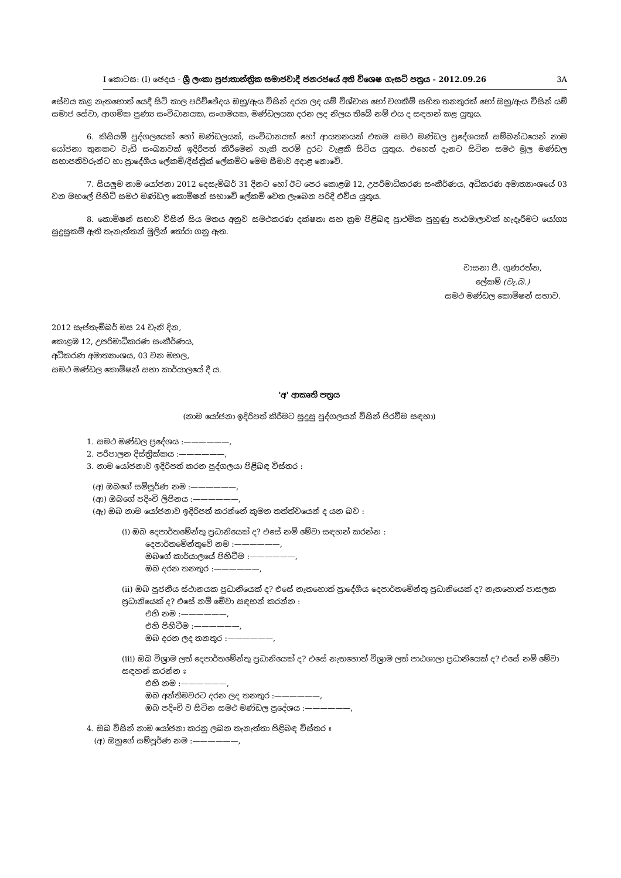I කොටස: (I) ඡෙදය - ශ්‍රී ලංකා ප්‍රජාතාන්ත්‍රික සමාජවාදී ජනරජයේ අති විශෙෂ ගැසට් පත්‍රය - 2012.09.26 3A
සේවය කළ නැතහොත් යෙදී සිටි කාල පරිච්ඡේදය ඔහු/ඇය විසින් දරන ලද යම් විශ්වාස හෝ වගකීම් සහිත තනතුරක් හෝ ඔහු/ඇය විසින් යම් සමාජ සේවා, ආගමික පුණ්‍ය සංවිධානයක, සංගමයක, මණ්ඩලයක දරන ලද නිලය තිබේ නම් එය ද සඳහන් කළ යුතුය.
6. කිසියම් පුද්ගලයෙක් හෝ මණ්ඩලයක්, සංවිධානයක් හෝ ආයතනයක් එකම සමථ මණ්ඩල ප්‍රදේශයක් සම්බන්ධයෙන් නාම යෝජනා තුනකට වැඩි සංඛ්‍යාවක් ඉදිරිපත් කිරීමෙන් හැකි තරම් දුරට වැළකී සිටිය යුතුය. එහෙත් දැනට සිටින සමථ මූල මණ්ඩල සභාපතිවරුන්ට හා ප්‍රාදේශීය ලේකම්/දිස්ත්‍රික් ලේකම්ට මෙම සීමාව අදාළ නොවේ.
7. සියලුම නාම යෝජනා 2012 දෙසැම්බර් 31 දිනට හෝ ඊට පෙර කොළඹ 12, උපරිමාධිකරණ සංකීර්ණය, අධිකරණ අමාත්‍යාංශයේ 03 වන මහලේ පිහිටි සමථ මණ්ඩල කොමිෂන් සභාවේ ලේකම් වෙත ලැබෙන පරිදි එවිය යුතුය.
8. කොමිෂන් සභාව විසින් සිය මතය අනුව සමථකරණ දක්ෂතා සහ ක්‍රම පිළිබඳ ප්‍රාථමික පුහුණු පාඨමාලාවක් හැදෑරීමට යෝග්‍ය සුදුසුකම් ඇති තැනැත්තන් මුලින් තෝරා ගනු ඇත.
වාසනා පී. ගුණරත්න,
ලේකම් (වැ.බ.)
සමථ මණ්ඩල කොමිෂන් සභාව.
2012 සැප්තැම්බර් මස 24 වැනි දින,
කොළඹ 12, උපරිමාධිකරණ සංකීර්ණය,
අධිකරණ අමාත්‍යාංශය, 03 වන මහල,
සමථ මණ්ඩල කොමිෂන් සභා කාර්යාලයේ දී ය.
'අ' ආකෘති පත්‍රය
(නාම යෝජනා ඉදිරිපත් කිරීමට සුදුසු පුද්ගලයන් විසින් පිරවීම සඳහා)
1. සමථ මණ්ඩල ප්‍රදේශය :——————,
2. පරිපාලන දිස්ත්‍රික්කය :——————,
3. නාම යෝජනාව ඉදිරිපත් කරන පුද්ගලයා පිළිබඳ විස්තර :
(අ) ඔබගේ සම්පූර්ණ නම :——————,
(ආ) ඔබගේ පදිංචි ලිපිනය :——————,
(ඇ) ඔබ නාම යෝජනාව ඉදිරිපත් කරන්නේ කුමන තත්ත්වයෙන් ද යන බව :
(i) ඔබ දෙපාර්තමේන්තු ප්‍රධානියෙක් ද? එසේ නම් මේවා සඳහන් කරන්න :
දෙපාර්තමේන්තුවේ නම :——————,
ඔබගේ කාර්යාලයේ පිහිටීම :——————,
ඔබ දරන තනතුර :——————,
(ii) ඔබ පූජනීය ස්ථානයක ප්‍රධානියෙක් ද? එසේ නැතහොත් ප්‍රාදේශීය දෙපාර්තමේන්තු ප්‍රධානියෙක් ද? නැතහොත් පාසලක ප්‍රධානියෙක් ද? එසේ නම් මේවා සඳහන් කරන්න :
එහි නම :——————,
එහි පිහිටීම :——————,
ඔබ දරන ලද තනතුර :——————,
(iii) ඔබ විශ්‍රාම ලත් දෙපාර්තමේන්තු ප්‍රධානියෙක් ද? එසේ නැතහොත් විශ්‍රාම ලත් පාඨශාලා ප්‍රධානියෙක් ද? එසේ නම් මේවා සඳහන් කරන්න ඃ
එහි නම :——————,
ඔබ අන්තිමවරට දරන ලද තනතුර :——————,
ඔබ පදිංචි ව සිටින සමථ මණ්ඩල ප්‍රදේශය :——————,
4. ඔබ විසින් නාම යෝජනා කරනු ලබන තැනැත්තා පිළිබඳ විස්තර ඃ
(අ) ඔහුගේ සම්පූර්ණ නම :——————,